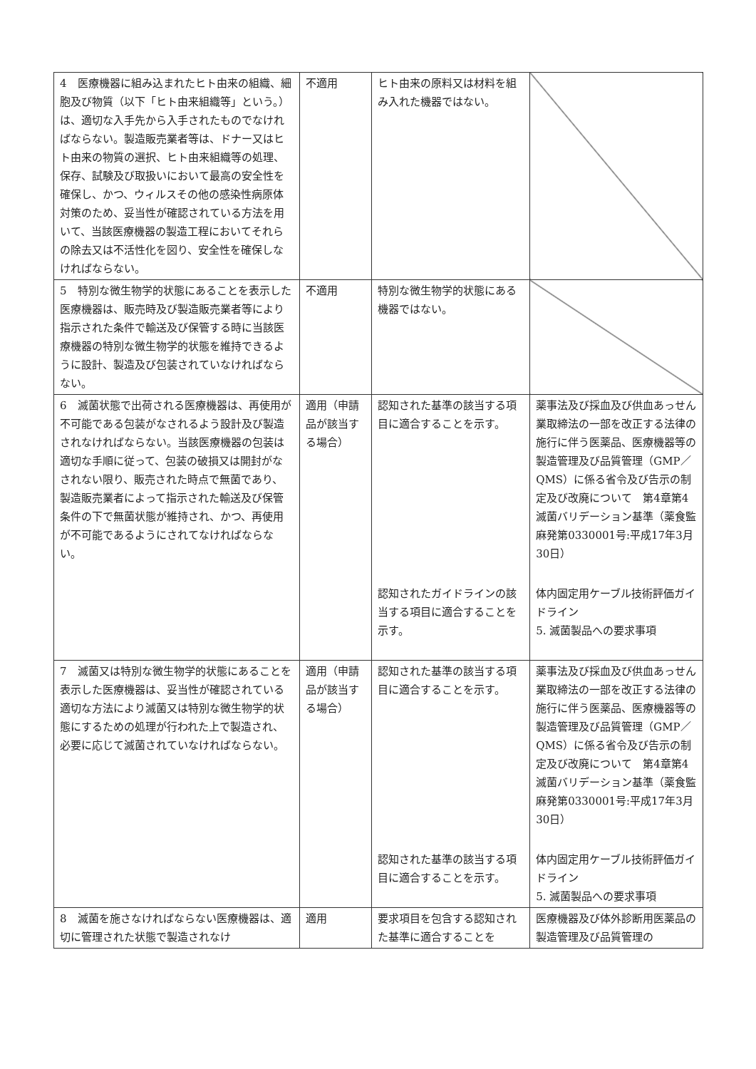| 4 医療機器に組み込まれたヒト由来の組織、細胞及び物質（以下「ヒト由来組織等」という。）は、適切な入手先から入手されたものでなければならない。製造販売業者等は、ドナー又はヒト由来の物質の選択、ヒト由来組織等の処理、保存、試験及び取扱いにおいて最高の安全性を確保し、かつ、ウィルスその他の感染性病原体対策のため、妥当性が確認されている方法を用いて、当該医療機器の製造工程においてそれらの除去又は不活性化を図り、安全性を確保しなければならない。 | 不適用 | ヒト由来の原料又は材料を組み入れた機器ではない。 | |
| 5 特別な微生物学的状態にあることを表示した医療機器は、販売時及び製造販売業者等により指示された条件で輸送及び保管する時に当該医療機器の特別な微生物学的状態を維持できるように設計、製造及び包装されていなければならない。 | 不適用 | 特別な微生物学的状態にある機器ではない。 | |
| 6 滅菌状態で出荷される医療機器は、再使用が不可能である包装がなされるよう設計及び製造されなければならない。当該医療機器の包装は適切な手順に従って、包装の破損又は開封がなされない限り、販売された時点で無菌であり、製造販売業者によって指示された輸送及び保管条件の下で無菌状態が維持され、かつ、再使用が不可能であるようにされてなければならない。 | 適用（申請品が該当する場合） | 認知された基準の該当する項目に適合することを示す。 | 薬事法及び採血及び供血あっせん業取締法の一部を改正する法律の施行に伴う医薬品、医療機器等の製造管理及び品質管理（GMP／QMS）に係る省令及び告示の制定及び改廃について 第4章第4 滅菌バリデーション基準（薬食監麻発第0330001号:平成17年3月30日） |
| | | 認知されたガイドラインの該当する項目に適合することを示す。 | 体内固定用ケーブル技術評価ガイドライン 5. 滅菌製品への要求事項 |
| 7 滅菌又は特別な微生物学的状態にあることを表示した医療機器は、妥当性が確認されている適切な方法により滅菌又は特別な微生物学的状態にするための処理が行われた上で製造され、必要に応じて滅菌されていなければならない。 | 適用（申請品が該当する場合） | 認知された基準の該当する項目に適合することを示す。 | 薬事法及び採血及び供血あっせん業取締法の一部を改正する法律の施行に伴う医薬品、医療機器等の製造管理及び品質管理（GMP／QMS）に係る省令及び告示の制定及び改廃について 第4章第4 滅菌バリデーション基準（薬食監麻発第0330001号:平成17年3月30日） |
| | | 認知された基準の該当する項目に適合することを示す。 | 体内固定用ケーブル技術評価ガイドライン 5. 滅菌製品への要求事項 |
| 8 滅菌を施さなければならない医療機器は、適切に管理された状態で製造されなけ | 適用 | 要求項目を包含する認知された基準に適合することを | 医療機器及び体外診断用医薬品の製造管理及び品質管理の |